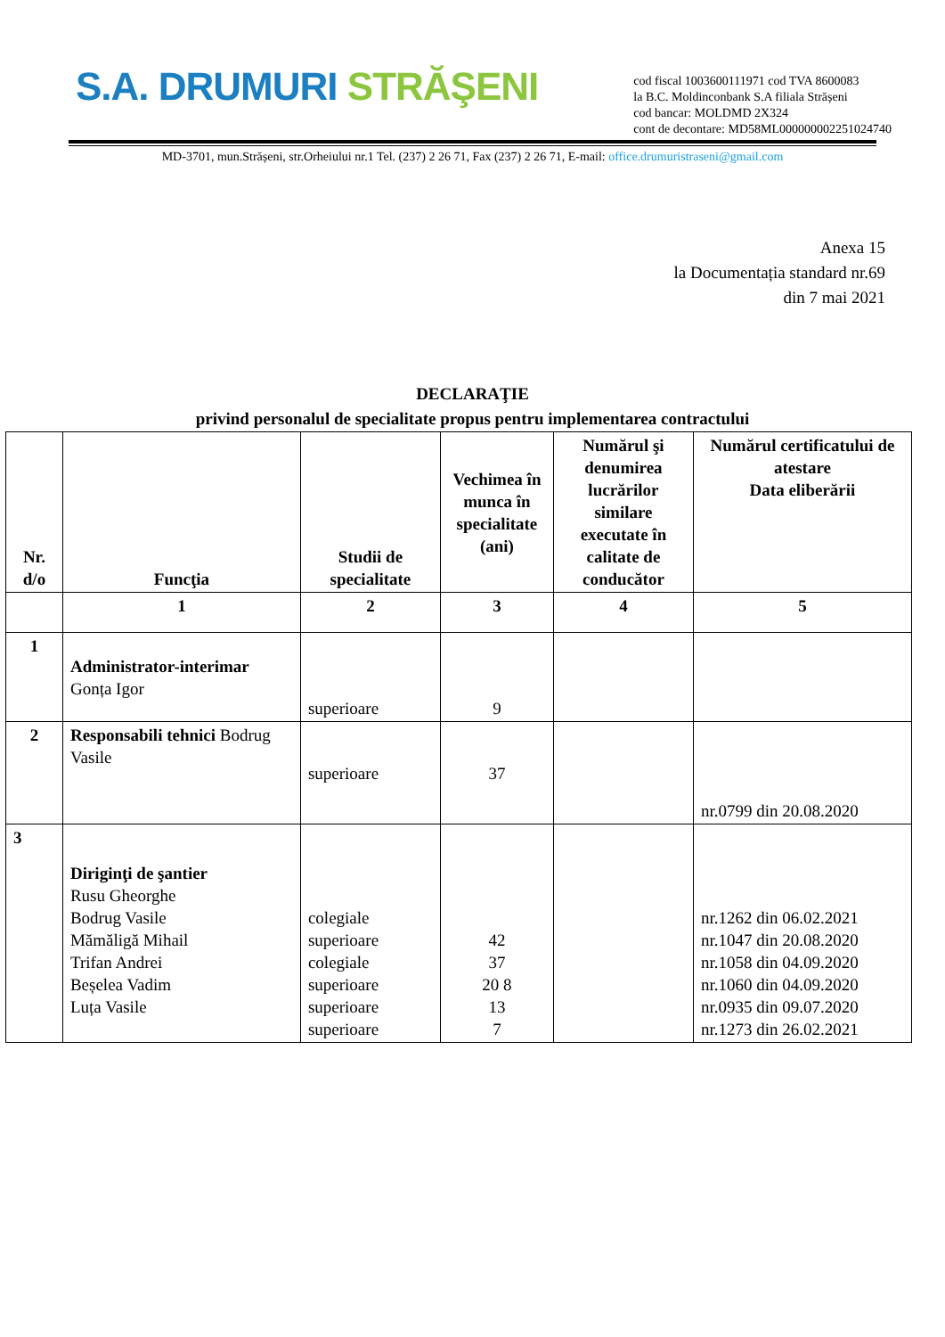S.A. DRUMURI STRĂŞENI
cod fiscal 1003600111971 cod TVA 8600083
la B.C. Moldinconbank S.A filiala Strășeni
cod bancar: MOLDMD 2X324
cont de decontare: MD58ML000000002251024740
MD-3701, mun.Strășeni, str.Orheiului nr.1 Tel. (237) 2 26 71, Fax (237) 2 26 71, E-mail: office.drumuristraseni@gmail.com
Anexa 15
la Documentația standard nr.69
din 7 mai 2021
DECLARAŢIE
privind personalul de specialitate propus pentru implementarea contractului
| Nr. d/o | Funcţia | Studii de specialitate | Vechimea în munca în specialitate (ani) | Numărul şi denumirea lucrărilor similare executate în calitate de conducător | Numărul certificatului de atestare Data eliberării |
| --- | --- | --- | --- | --- | --- |
| | 1 | 2 | 3 | 4 | 5 |
| 1 | Administrator-interimar Gonța Igor | superioare | 9 | | |
| 2 | Responsabili tehnici Bodrug Vasile | superioare | 37 | | nr.0799 din 20.08.2020 |
| 3 | Diriginţi de şantier Rusu Gheorghe Bodrug Vasile Mămăligă Mihail Trifan Andrei Beșelea Vadim Luța Vasile | colegiale superioare colegiale superioare superioare superioare | 42 37 20 8 13 7 | | nr.1262 din 06.02.2021 nr.1047 din 20.08.2020 nr.1058 din 04.09.2020 nr.1060 din 04.09.2020 nr.0935 din 09.07.2020 nr.1273 din 26.02.2021 |